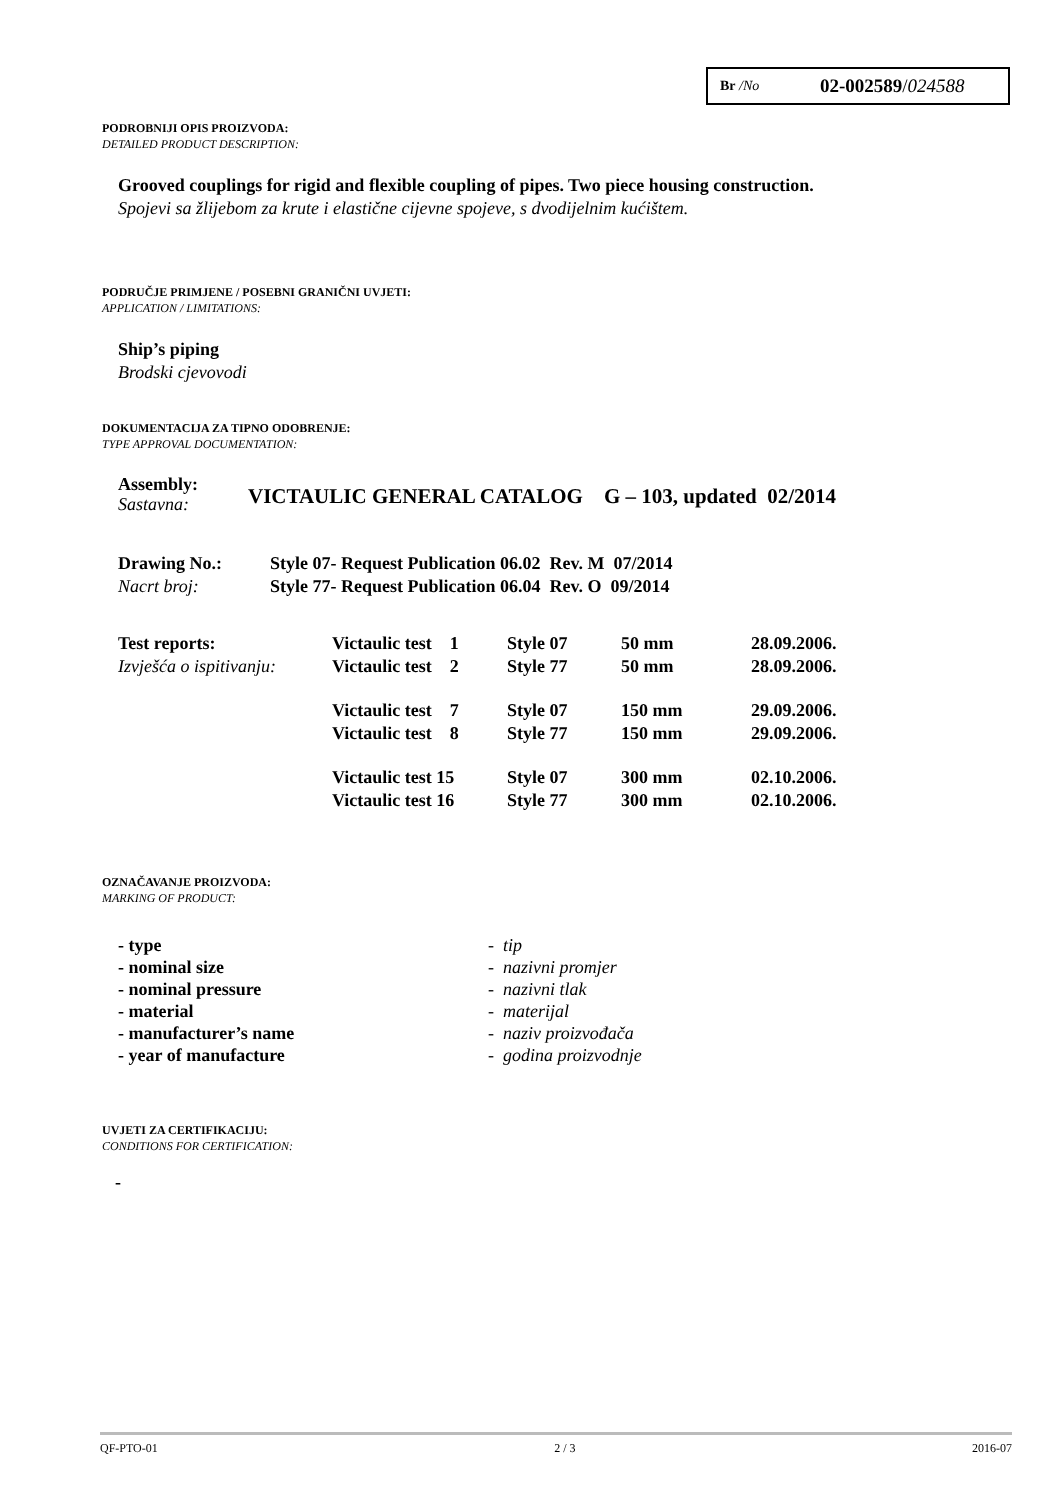Br /No 02-002589/024588
PODROBNIJI OPIS PROIZVODA:
DETAILED PRODUCT DESCRIPTION:
Grooved couplings for rigid and flexible coupling of pipes. Two piece housing construction.
Spojevi sa žlijebom za krute i elastične cijevne spojeve, s dvodijelnim kućištem.
PODRUČJE PRIMJENE / POSEBNI GRANIČNI UVJETI:
APPLICATION / LIMITATIONS:
Ship’s piping
Brodski cjevovodi
DOKUMENTACIJA ZA TIPNO ODOBRENJE:
TYPE APPROVAL DOCUMENTATION:
Assembly:
Sastavna:
VICTAULIC GENERAL CATALOG G – 103, updated 02/2014
Drawing No.:
Nacrt broj:
Style 07- Request Publication 06.02 Rev. M 07/2014
Style 77- Request Publication 06.04 Rev. O 09/2014
| Test reports: | Victaulic test 1 | Style 07 | 50 mm | 28.09.2006. |
| Izvješća o ispitivanju: | Victaulic test 2 | Style 77 | 50 mm | 28.09.2006. |
| | Victaulic test 7 | Style 07 | 150 mm | 29.09.2006. |
| | Victaulic test 8 | Style 77 | 150 mm | 29.09.2006. |
| | Victaulic test 15 | Style 07 | 300 mm | 02.10.2006. |
| | Victaulic test 16 | Style 77 | 300 mm | 02.10.2006. |
OZNAČAVANJE PROIZVODA:
MARKING OF PRODUCT:
| - type | - tip |
| - nominal size | - nazivni promjer |
| - nominal pressure | - nazivni tlak |
| - material | - materijal |
| - manufacturer’s name | - naziv proizvođača |
| - year of manufacture | - godina proizvodnje |
UVJETI ZA CERTIFIKACIJU:
CONDITIONS FOR CERTIFICATION:
-
QF-PTO-01 2 / 3 2016-07